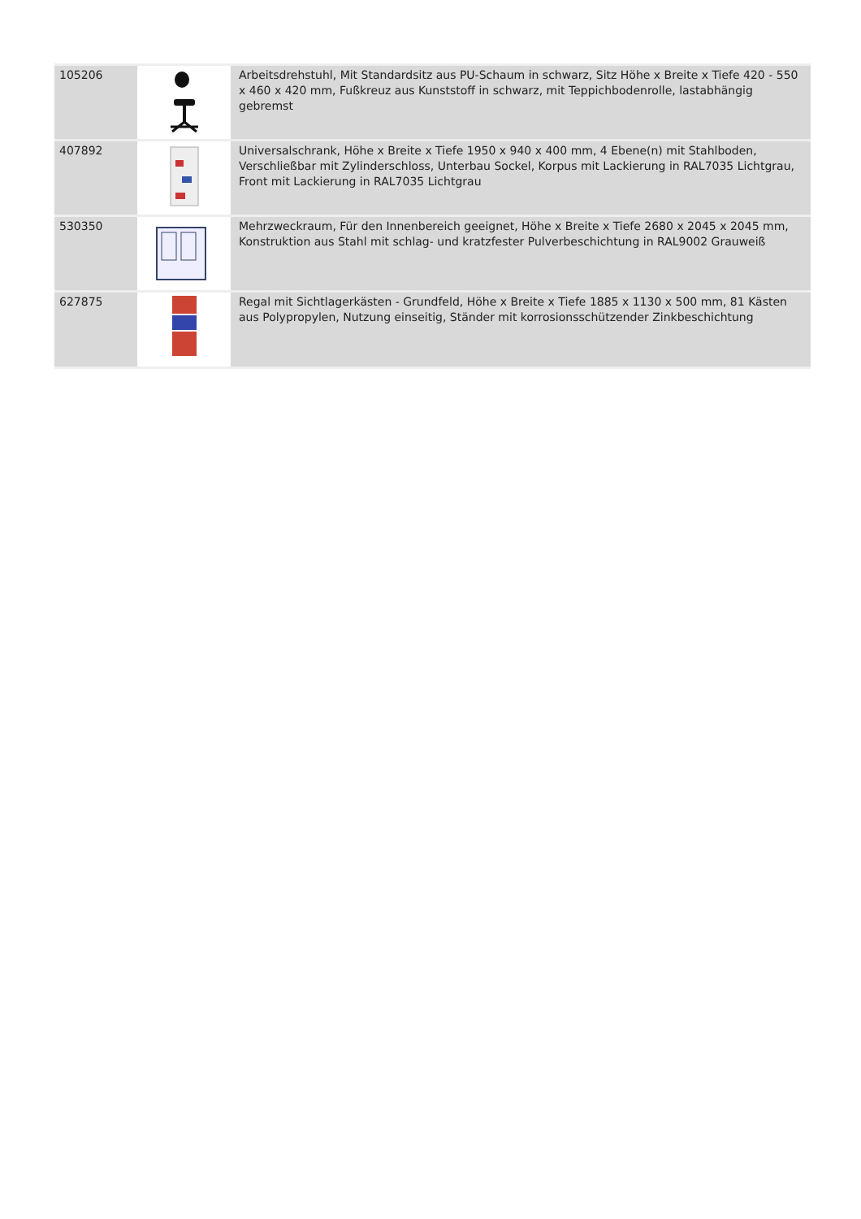| 105206 | | Arbeitsdrehstuhl, Mit Standardsitz aus PU-Schaum in schwarz, Sitz Höhe x Breite x Tiefe 420 - 550 x 460 x 420 mm, Fußkreuz aus Kunststoff in schwarz, mit Teppichbodenrolle, lastabhängig gebremst |
| 407892 | | Universalschrank, Höhe x Breite x Tiefe 1950 x 940 x 400 mm, 4 Ebene(n) mit Stahlboden, Verschließbar mit Zylinderschloss, Unterbau Sockel, Korpus mit Lackierung in RAL7035 Lichtgrau, Front mit Lackierung in RAL7035 Lichtgrau |
| 530350 | | Mehrzweckraum, Für den Innenbereich geeignet, Höhe x Breite x Tiefe 2680 x 2045 x 2045 mm, Konstruktion aus Stahl mit schlag- und kratzfester Pulverbeschichtung in RAL9002 Grauweiß |
| 627875 | | Regal mit Sichtlagerkästen - Grundfeld, Höhe x Breite x Tiefe 1885 x 1130 x 500 mm, 81 Kästen aus Polypropylen, Nutzung einseitig, Ständer mit korrosionsschützender Zinkbeschichtung |